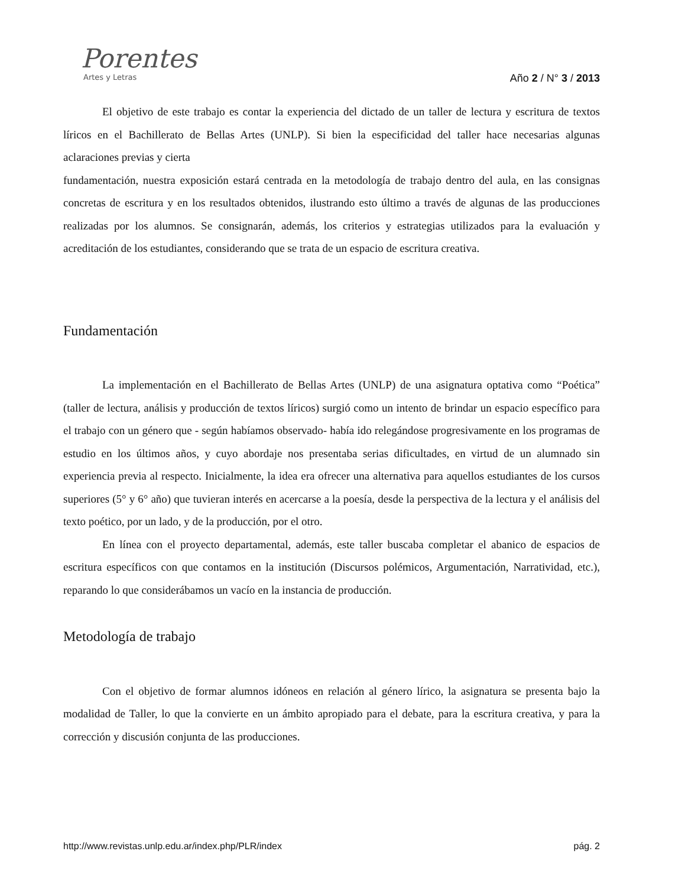Porentes
Artes y Letras
Año 2 / N° 3 / 2013
El objetivo de este trabajo es contar la experiencia del dictado de un taller de lectura y escritura de textos líricos en el Bachillerato de Bellas Artes (UNLP). Si bien la especificidad del taller hace necesarias algunas aclaraciones previas y cierta
fundamentación, nuestra exposición estará centrada en la metodología de trabajo dentro del aula, en las consignas concretas de escritura y en los resultados obtenidos, ilustrando esto último a través de algunas de las producciones realizadas por los alumnos. Se consignarán, además, los criterios y estrategias utilizados para la evaluación y acreditación de los estudiantes, considerando que se trata de un espacio de escritura creativa.
Fundamentación
La implementación en el Bachillerato de Bellas Artes (UNLP) de una asignatura optativa como “Poética” (taller de lectura, análisis y producción de textos líricos) surgió como un intento de brindar un espacio específico para el trabajo con un género que - según habíamos observado- había ido relegándose progresivamente en los programas de estudio en los últimos años, y cuyo abordaje nos presentaba serias dificultades, en virtud de un alumnado sin experiencia previa al respecto. Inicialmente, la idea era ofrecer una alternativa para aquellos estudiantes de los cursos superiores (5° y 6° año) que tuvieran interés en acercarse a la poesía, desde la perspectiva de la lectura y el análisis del texto poético, por un lado, y de la producción, por el otro.
En línea con el proyecto departamental, además, este taller buscaba completar el abanico de espacios de escritura específicos con que contamos en la institución (Discursos polémicos, Argumentación, Narratividad, etc.), reparando lo que considerábamos un vacío en la instancia de producción.
Metodología de trabajo
Con el objetivo de formar alumnos idóneos en relación al género lírico, la asignatura se presenta bajo la modalidad de Taller, lo que la convierte en un ámbito apropiado para el debate, para la escritura creativa, y para la corrección y discusión conjunta de las producciones.
http://www.revistas.unlp.edu.ar/index.php/PLR/index pág. 2